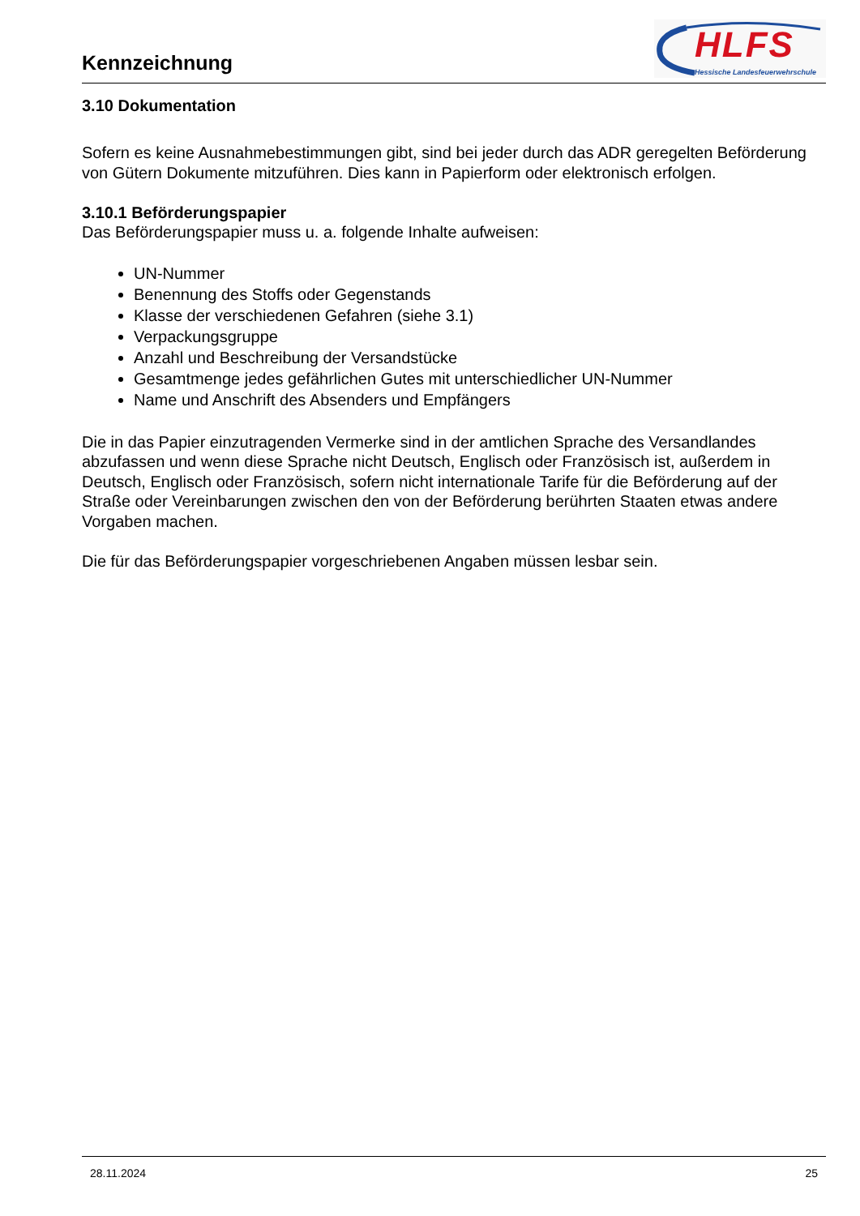Kennzeichnung
HLFS
Hessische Landesfeuerwehrschule
3.10 Dokumentation
Sofern es keine Ausnahmebestimmungen gibt, sind bei jeder durch das ADR geregelten Beförderung von Gütern Dokumente mitzuführen. Dies kann in Papierform oder elektronisch erfolgen.
3.10.1 Beförderungspapier
Das Beförderungspapier muss u. a. folgende Inhalte aufweisen:
UN-Nummer
Benennung des Stoffs oder Gegenstands
Klasse der verschiedenen Gefahren (siehe 3.1)
Verpackungsgruppe
Anzahl und Beschreibung der Versandstücke
Gesamtmenge jedes gefährlichen Gutes mit unterschiedlicher UN-Nummer
Name und Anschrift des Absenders und Empfängers
Die in das Papier einzutragenden Vermerke sind in der amtlichen Sprache des Versandlandes abzufassen und wenn diese Sprache nicht Deutsch, Englisch oder Französisch ist, außerdem in Deutsch, Englisch oder Französisch, sofern nicht internationale Tarife für die Beförderung auf der Straße oder Vereinbarungen zwischen den von der Beförderung berührten Staaten etwas andere Vorgaben machen.
Die für das Beförderungspapier vorgeschriebenen Angaben müssen lesbar sein.
28.11.2024 25